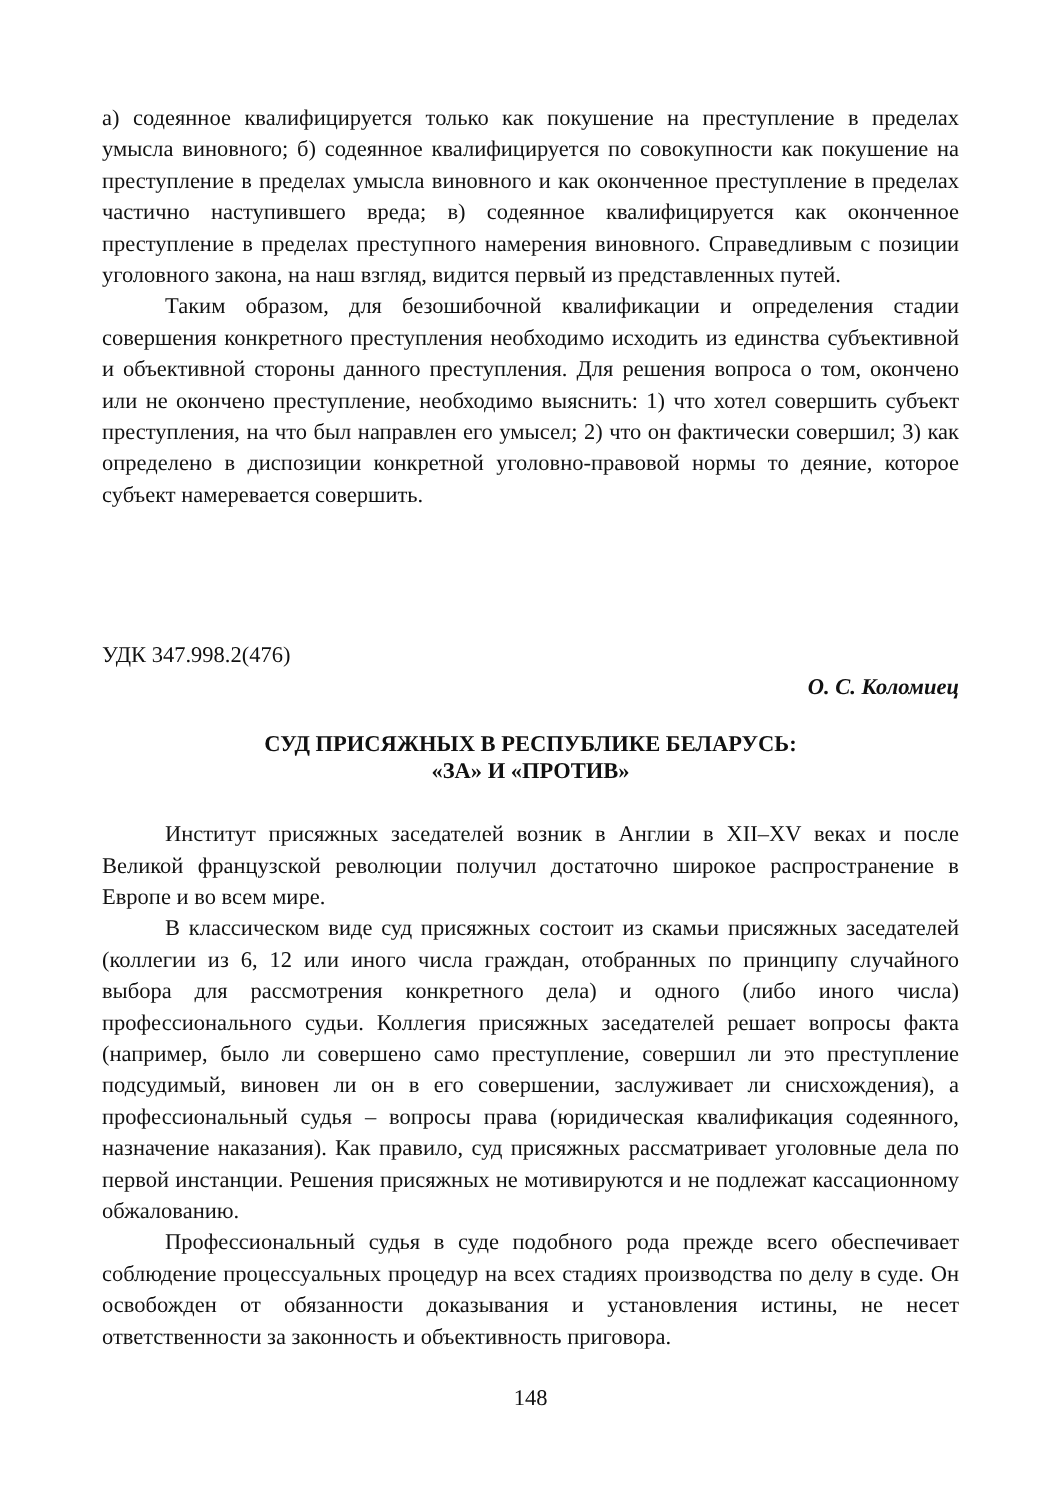а) содеянное квалифицируется только как покушение на преступление в пределах умысла виновного; б) содеянное квалифицируется по совокупности как покушение на преступление в пределах умысла виновного и как оконченное преступление в пределах частично наступившего вреда; в) содеянное квалифицируется как оконченное преступление в пределах преступного намерения виновного. Справедливым с позиции уголовного закона, на наш взгляд, видится первый из представленных путей.
Таким образом, для безошибочной квалификации и определения стадии совершения конкретного преступления необходимо исходить из единства субъективной и объективной стороны данного преступления. Для решения вопроса о том, окончено или не окончено преступление, необходимо выяснить: 1) что хотел совершить субъект преступления, на что был направлен его умысел; 2) что он фактически совершил; 3) как определено в диспозиции конкретной уголовно-правовой нормы то деяние, которое субъект намеревается совершить.
УДК 347.998.2(476)
О. С. Коломиец
СУД ПРИСЯЖНЫХ В РЕСПУБЛИКЕ БЕЛАРУСЬ:
«ЗА» И «ПРОТИВ»
Институт присяжных заседателей возник в Англии в XII–XV веках и после Великой французской революции получил достаточно широкое распространение в Европе и во всем мире.
В классическом виде суд присяжных состоит из скамьи присяжных заседателей (коллегии из 6, 12 или иного числа граждан, отобранных по принципу случайного выбора для рассмотрения конкретного дела) и одного (либо иного числа) профессионального судьи. Коллегия присяжных заседателей решает вопросы факта (например, было ли совершено само преступление, совершил ли это преступление подсудимый, виновен ли он в его совершении, заслуживает ли снисхождения), а профессиональный судья – вопросы права (юридическая квалификация содеянного, назначение наказания). Как правило, суд присяжных рассматривает уголовные дела по первой инстанции. Решения присяжных не мотивируются и не подлежат кассационному обжалованию.
Профессиональный судья в суде подобного рода прежде всего обеспечивает соблюдение процессуальных процедур на всех стадиях производства по делу в суде. Он освобожден от обязанности доказывания и установления истины, не несет ответственности за законность и объективность приговора.
148